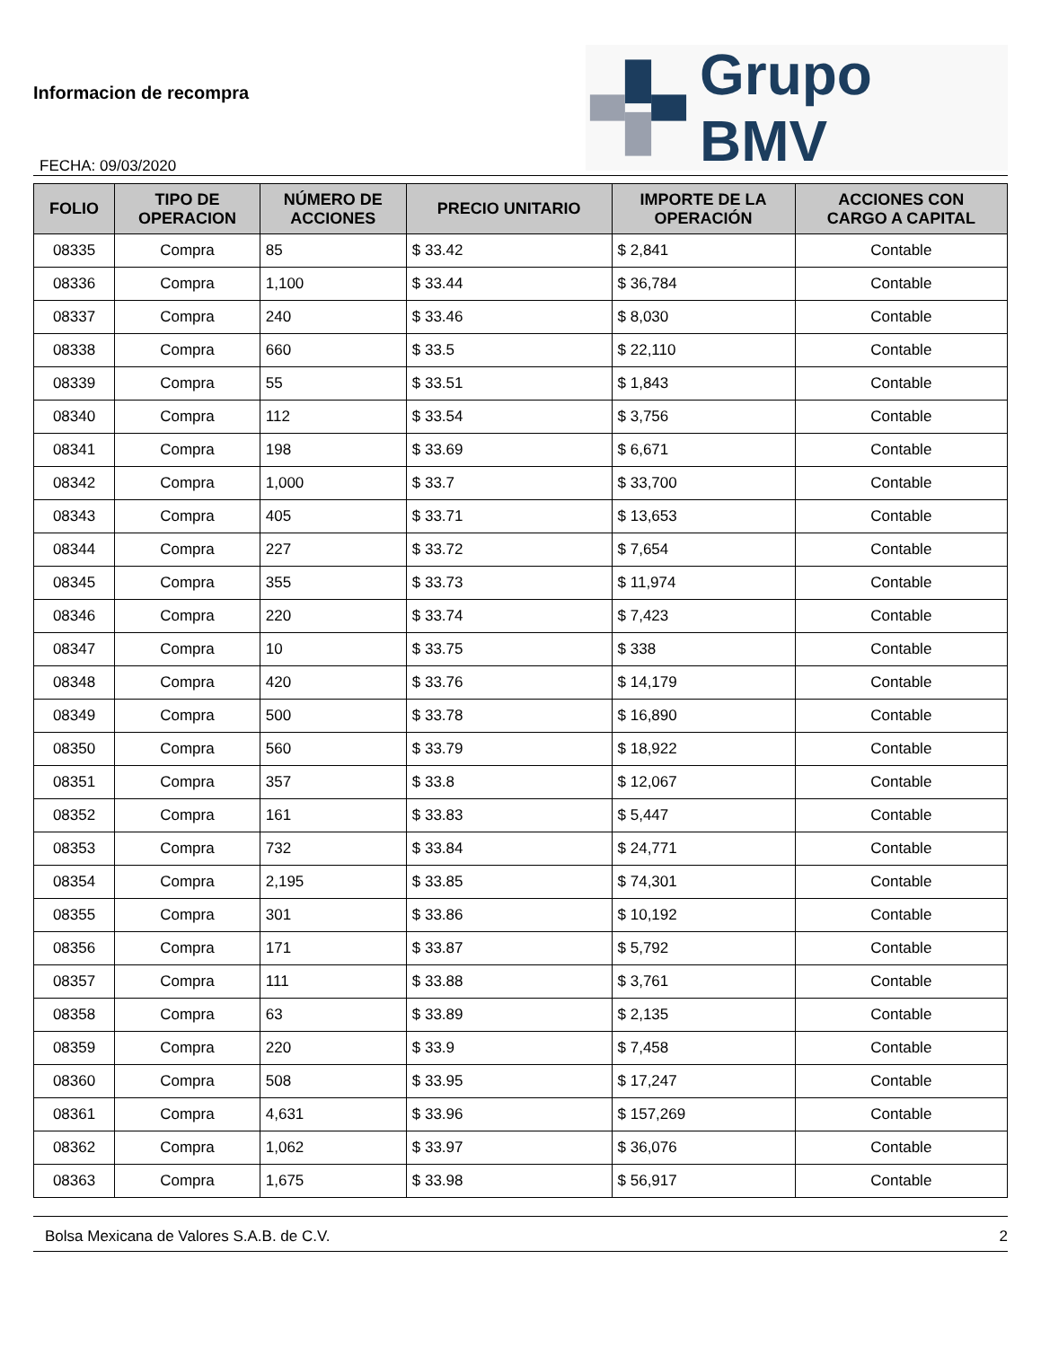Informacion de recompra
FECHA: 09/03/2020
Grupo BMV
| FOLIO | TIPO DE OPERACION | NÚMERO DE ACCIONES | PRECIO UNITARIO | IMPORTE DE LA OPERACIÓN | ACCIONES CON CARGO A CAPITAL |
| --- | --- | --- | --- | --- | --- |
| 08335 | Compra | 85 | $ 33.42 | $ 2,841 | Contable |
| 08336 | Compra | 1,100 | $ 33.44 | $ 36,784 | Contable |
| 08337 | Compra | 240 | $ 33.46 | $ 8,030 | Contable |
| 08338 | Compra | 660 | $ 33.5 | $ 22,110 | Contable |
| 08339 | Compra | 55 | $ 33.51 | $ 1,843 | Contable |
| 08340 | Compra | 112 | $ 33.54 | $ 3,756 | Contable |
| 08341 | Compra | 198 | $ 33.69 | $ 6,671 | Contable |
| 08342 | Compra | 1,000 | $ 33.7 | $ 33,700 | Contable |
| 08343 | Compra | 405 | $ 33.71 | $ 13,653 | Contable |
| 08344 | Compra | 227 | $ 33.72 | $ 7,654 | Contable |
| 08345 | Compra | 355 | $ 33.73 | $ 11,974 | Contable |
| 08346 | Compra | 220 | $ 33.74 | $ 7,423 | Contable |
| 08347 | Compra | 10 | $ 33.75 | $ 338 | Contable |
| 08348 | Compra | 420 | $ 33.76 | $ 14,179 | Contable |
| 08349 | Compra | 500 | $ 33.78 | $ 16,890 | Contable |
| 08350 | Compra | 560 | $ 33.79 | $ 18,922 | Contable |
| 08351 | Compra | 357 | $ 33.8 | $ 12,067 | Contable |
| 08352 | Compra | 161 | $ 33.83 | $ 5,447 | Contable |
| 08353 | Compra | 732 | $ 33.84 | $ 24,771 | Contable |
| 08354 | Compra | 2,195 | $ 33.85 | $ 74,301 | Contable |
| 08355 | Compra | 301 | $ 33.86 | $ 10,192 | Contable |
| 08356 | Compra | 171 | $ 33.87 | $ 5,792 | Contable |
| 08357 | Compra | 111 | $ 33.88 | $ 3,761 | Contable |
| 08358 | Compra | 63 | $ 33.89 | $ 2,135 | Contable |
| 08359 | Compra | 220 | $ 33.9 | $ 7,458 | Contable |
| 08360 | Compra | 508 | $ 33.95 | $ 17,247 | Contable |
| 08361 | Compra | 4,631 | $ 33.96 | $ 157,269 | Contable |
| 08362 | Compra | 1,062 | $ 33.97 | $ 36,076 | Contable |
| 08363 | Compra | 1,675 | $ 33.98 | $ 56,917 | Contable |
Bolsa Mexicana de Valores S.A.B. de C.V. 2